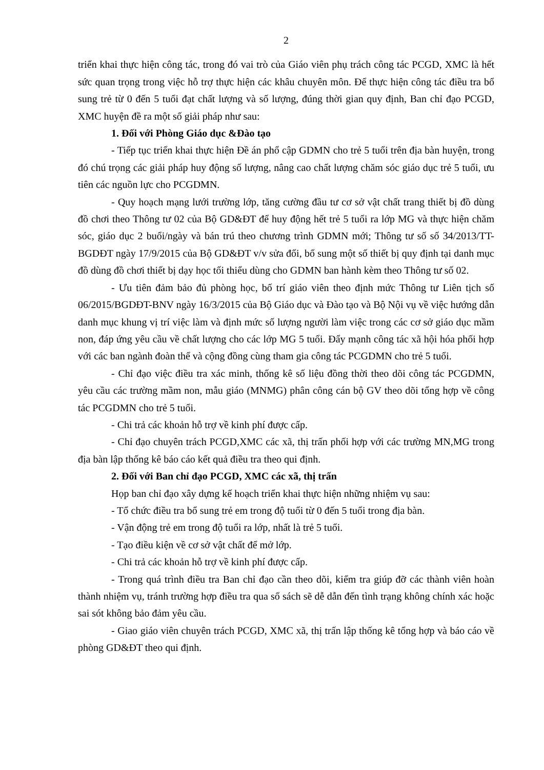2
triển khai thực hiện công tác, trong đó vai trò của Giáo viên phụ trách công tác PCGD, XMC là hết sức quan trọng trong việc hỗ trợ thực hiện các khâu chuyên môn. Để thực hiện công tác điều tra bổ sung trẻ từ 0 đến 5 tuổi đạt chất lượng và số lượng, đúng thời gian quy định, Ban chỉ đạo PCGD, XMC huyện đề ra một số giải pháp như sau:
1. Đối với Phòng Giáo dục &Đào tạo
- Tiếp tục triển khai thực hiện Đề án phổ cập GDMN cho trẻ 5 tuổi trên địa bàn huyện, trong đó chú trọng các giải pháp huy động số lượng, nâng cao chất lượng chăm sóc giáo dục trẻ 5 tuổi, ưu tiên các nguồn lực cho PCGDMN.
- Quy hoạch mạng lưới trường lớp, tăng cường đầu tư cơ sở vật chất trang thiết bị đồ dùng đồ chơi theo Thông tư 02 của Bộ GD&ĐT để huy động hết trẻ 5 tuổi ra lớp MG và thực hiện chăm sóc, giáo dục 2 buổi/ngày và bán trú theo chương trình GDMN mới; Thông tư số số 34/2013/TT-BGDĐT ngày 17/9/2015 của Bộ GD&ĐT v/v sửa đổi, bổ sung một số thiết bị quy định tại danh mục đồ dùng đồ chơi thiết bị dạy học tối thiểu dùng cho GDMN ban hành kèm theo Thông tư số 02.
- Ưu tiên đảm bảo đủ phòng học, bố trí giáo viên theo định mức Thông tư Liên tịch số 06/2015/BGDĐT-BNV ngày 16/3/2015 của Bộ Giáo dục và Đào tạo và Bộ Nội vụ về việc hướng dẫn danh mục khung vị trí việc làm và định mức số lượng người làm việc trong các cơ sở giáo dục mầm non, đáp ứng yêu cầu về chất lượng cho các lớp MG 5 tuổi. Đẩy mạnh công tác xã hội hóa phối hợp với các ban ngành đoàn thể và cộng đồng cùng tham gia công tác PCGDMN cho trẻ 5 tuổi.
- Chỉ đạo việc điều tra xác minh, thống kê số liệu đồng thời theo dõi công tác PCGDMN, yêu cầu các trường mầm non, mẫu giáo (MNMG) phân công cán bộ GV theo dõi tổng hợp về công tác PCGDMN cho trẻ 5 tuổi.
- Chi trả các khoản hỗ trợ về kinh phí được cấp.
- Chỉ đạo chuyên trách PCGD,XMC các xã, thị trấn phối hợp với các trường MN,MG trong địa bàn lập thống kê báo cáo kết quả điều tra theo qui định.
2. Đối với Ban chỉ đạo PCGD, XMC các xã, thị trấn
Họp ban chỉ đạo xây dựng kế hoạch triển khai thực hiện những nhiệm vụ sau:
- Tổ chức điều tra bổ sung trẻ em trong độ tuổi từ 0 đến 5 tuổi trong địa bàn.
- Vận động trẻ em trong độ tuổi ra lớp, nhất là trẻ 5 tuổi.
- Tạo điều kiện về cơ sở vật chất để mở lớp.
- Chi trả các khoản hỗ trợ về kinh phí được cấp.
- Trong quá trình điều tra Ban chỉ đạo cần theo dõi, kiểm tra giúp đỡ các thành viên hoàn thành nhiệm vụ, tránh trường hợp điều tra qua sổ sách sẽ dễ dẫn đến tình trạng không chính xác hoặc sai sót không bảo đảm yêu cầu.
- Giao giáo viên chuyên trách PCGD, XMC xã, thị trấn lập thống kê tổng hợp và báo cáo về phòng GD&ĐT theo qui định.